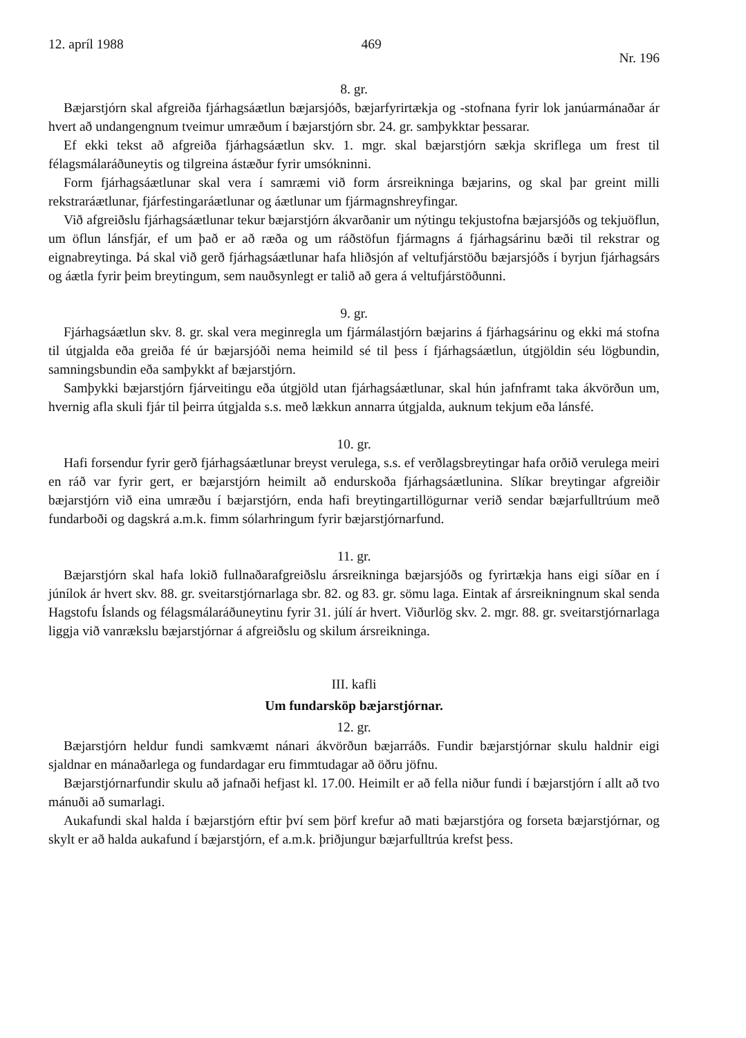12. apríl 1988 469 Nr. 196
8. gr.
Bæjarstjórn skal afgreiða fjárhagsáætlun bæjarsjóðs, bæjarfyrirtækja og -stofnana fyrir lok janúarmánaðar ár hvert að undangengnum tveimur umræðum í bæjarstjórn sbr. 24. gr. samþykktar þessarar.
Ef ekki tekst að afgreiða fjárhagsáætlun skv. 1. mgr. skal bæjarstjórn sækja skriflega um frest til félagsmálaráðuneytis og tilgreina ástæður fyrir umsókninni.
Form fjárhagsáætlunar skal vera í samræmi við form ársreikninga bæjarins, og skal þar greint milli rekstraráætlunar, fjárfestingaráætlunar og áætlunar um fjármagnshreyfingar.
Við afgreiðslu fjárhagsáætlunar tekur bæjarstjórn ákvarðanir um nýtingu tekjustofna bæjarsjóðs og tekjuöflun, um öflun lánsfjár, ef um það er að ræða og um ráðstöfun fjármagns á fjárhagsárinu bæði til rekstrar og eignabreytinga. Þá skal við gerð fjárhagsáætlunar hafa hliðsjón af veltufjárstöðu bæjarsjóðs í byrjun fjárhagsárs og áætla fyrir þeim breytingum, sem nauðsynlegt er talið að gera á veltufjárstöðunni.
9. gr.
Fjárhagsáætlun skv. 8. gr. skal vera meginregla um fjármálastjórn bæjarins á fjárhagsárinu og ekki má stofna til útgjalda eða greiða fé úr bæjarsjóði nema heimild sé til þess í fjárhagsáætlun, útgjöldin séu lögbundin, samningsbundin eða samþykkt af bæjarstjórn.
Samþykki bæjarstjórn fjárveitingu eða útgjöld utan fjárhagsáætlunar, skal hún jafnframt taka ákvörðun um, hvernig afla skuli fjár til þeirra útgjalda s.s. með lækkun annarra útgjalda, auknum tekjum eða lánsfé.
10. gr.
Hafi forsendur fyrir gerð fjárhagsáætlunar breyst verulega, s.s. ef verðlagsbreytingar hafa orðið verulega meiri en ráð var fyrir gert, er bæjarstjórn heimilt að endurskoða fjárhagsáætlunina. Slíkar breytingar afgreiðir bæjarstjórn við eina umræðu í bæjarstjórn, enda hafi breytingartillögurnar verið sendar bæjarfulltrúum með fundarboði og dagskrá a.m.k. fimm sólarhringum fyrir bæjarstjórnarfund.
11. gr.
Bæjarstjórn skal hafa lokið fullnaðarafgreiðslu ársreikninga bæjarsjóðs og fyrirtækja hans eigi síðar en í júnílok ár hvert skv. 88. gr. sveitarstjórnarlaga sbr. 82. og 83. gr. sömu laga. Eintak af ársreikningnum skal senda Hagstofu Íslands og félagsmálaráðuneytinu fyrir 31. júlí ár hvert. Viðurlög skv. 2. mgr. 88. gr. sveitarstjórnarlaga liggja við vanrækslu bæjarstjórnar á afgreiðslu og skilum ársreikninga.
III. kafli
Um fundarsköp bæjarstjórnar.
12. gr.
Bæjarstjórn heldur fundi samkvæmt nánari ákvörðun bæjarráðs. Fundir bæjarstjórnar skulu haldnir eigi sjaldnar en mánaðarlega og fundardagar eru fimmtudagar að öðru jöfnu.
Bæjarstjórnarfundir skulu að jafnaði hefjast kl. 17.00. Heimilt er að fella niður fundi í bæjarstjórn í allt að tvo mánuði að sumarlagi.
Aukafundi skal halda í bæjarstjórn eftir því sem þörf krefur að mati bæjarstjóra og forseta bæjarstjórnar, og skylt er að halda aukafund í bæjarstjórn, ef a.m.k. þriðjungur bæjarfulltrúa krefst þess.